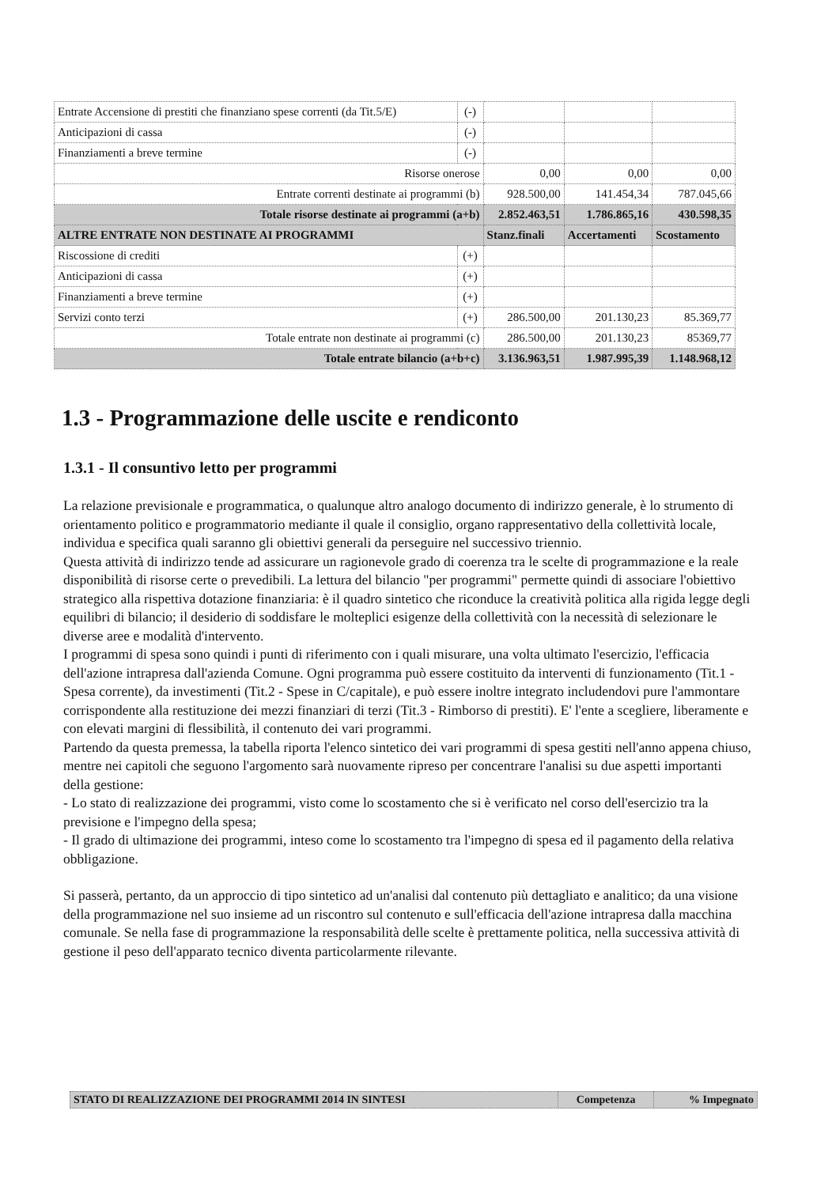| Entrate Accensione di prestiti che finanziano spese correnti (da Tit.5/E) | (-) | | | |
| Anticipazioni di cassa | (-) | | | |
| Finanziamenti a breve termine | (-) | | | |
| Risorse onerose | | 0,00 | 0,00 | 0,00 |
| Entrate correnti destinate ai programmi (b) | | 928.500,00 | 141.454,34 | 787.045,66 |
| Totale risorse destinate ai programmi (a+b) | | 2.852.463,51 | 1.786.865,16 | 430.598,35 |
| ALTRE ENTRATE NON DESTINATE AI PROGRAMMI | | Stanz.finali | Accertamenti | Scostamento |
| Riscossione di crediti | (+) | | | |
| Anticipazioni di cassa | (+) | | | |
| Finanziamenti a breve termine | (+) | | | |
| Servizi conto terzi | (+) | 286.500,00 | 201.130,23 | 85.369,77 |
| Totale entrate non destinate ai programmi (c) | | 286.500,00 | 201.130,23 | 85369,77 |
| Totale entrate bilancio (a+b+c) | | 3.136.963,51 | 1.987.995,39 | 1.148.968,12 |
1.3 - Programmazione delle uscite e rendiconto
1.3.1 - Il consuntivo letto per programmi
La relazione previsionale e programmatica, o qualunque altro analogo documento di indirizzo generale, è lo strumento di orientamento politico e programmatorio mediante il quale il consiglio, organo rappresentativo della collettività locale, individua e specifica quali saranno gli obiettivi generali da perseguire nel successivo triennio.
Questa attività di indirizzo tende ad assicurare un ragionevole grado di coerenza tra le scelte di programmazione e la reale disponibilità di risorse certe o prevedibili. La lettura del bilancio "per programmi" permette quindi di associare l'obiettivo strategico alla rispettiva dotazione finanziaria: è il quadro sintetico che riconduce la creatività politica alla rigida legge degli equilibri di bilancio; il desiderio di soddisfare le molteplici esigenze della collettività con la necessità di selezionare le diverse aree e modalità d'intervento.
I programmi di spesa sono quindi i punti di riferimento con i quali misurare, una volta ultimato l'esercizio, l'efficacia dell'azione intrapresa dall'azienda Comune. Ogni programma può essere costituito da interventi di funzionamento (Tit.1 - Spesa corrente), da investimenti (Tit.2 - Spese in C/capitale), e può essere inoltre integrato includendovi pure l'ammontare corrispondente alla restituzione dei mezzi finanziari di terzi (Tit.3 - Rimborso di prestiti). E' l'ente a scegliere, liberamente e con elevati margini di flessibilità, il contenuto dei vari programmi.
Partendo da questa premessa, la tabella riporta l'elenco sintetico dei vari programmi di spesa gestiti nell'anno appena chiuso, mentre nei capitoli che seguono l'argomento sarà nuovamente ripreso per concentrare l'analisi su due aspetti importanti della gestione:
- Lo stato di realizzazione dei programmi, visto come lo scostamento che si è verificato nel corso dell'esercizio tra la previsione e l'impegno della spesa;
- Il grado di ultimazione dei programmi, inteso come lo scostamento tra l'impegno di spesa ed il pagamento della relativa obbligazione.
Si passerà, pertanto, da un approccio di tipo sintetico ad un'analisi dal contenuto più dettagliato e analitico; da una visione della programmazione nel suo insieme ad un riscontro sul contenuto e sull'efficacia dell'azione intrapresa dalla macchina comunale. Se nella fase di programmazione la responsabilità delle scelte è prettamente politica, nella successiva attività di gestione il peso dell'apparato tecnico diventa particolarmente rilevante.
| STATO DI REALIZZAZIONE DEI PROGRAMMI 2014 IN SINTESI | Competenza | % Impegnato |